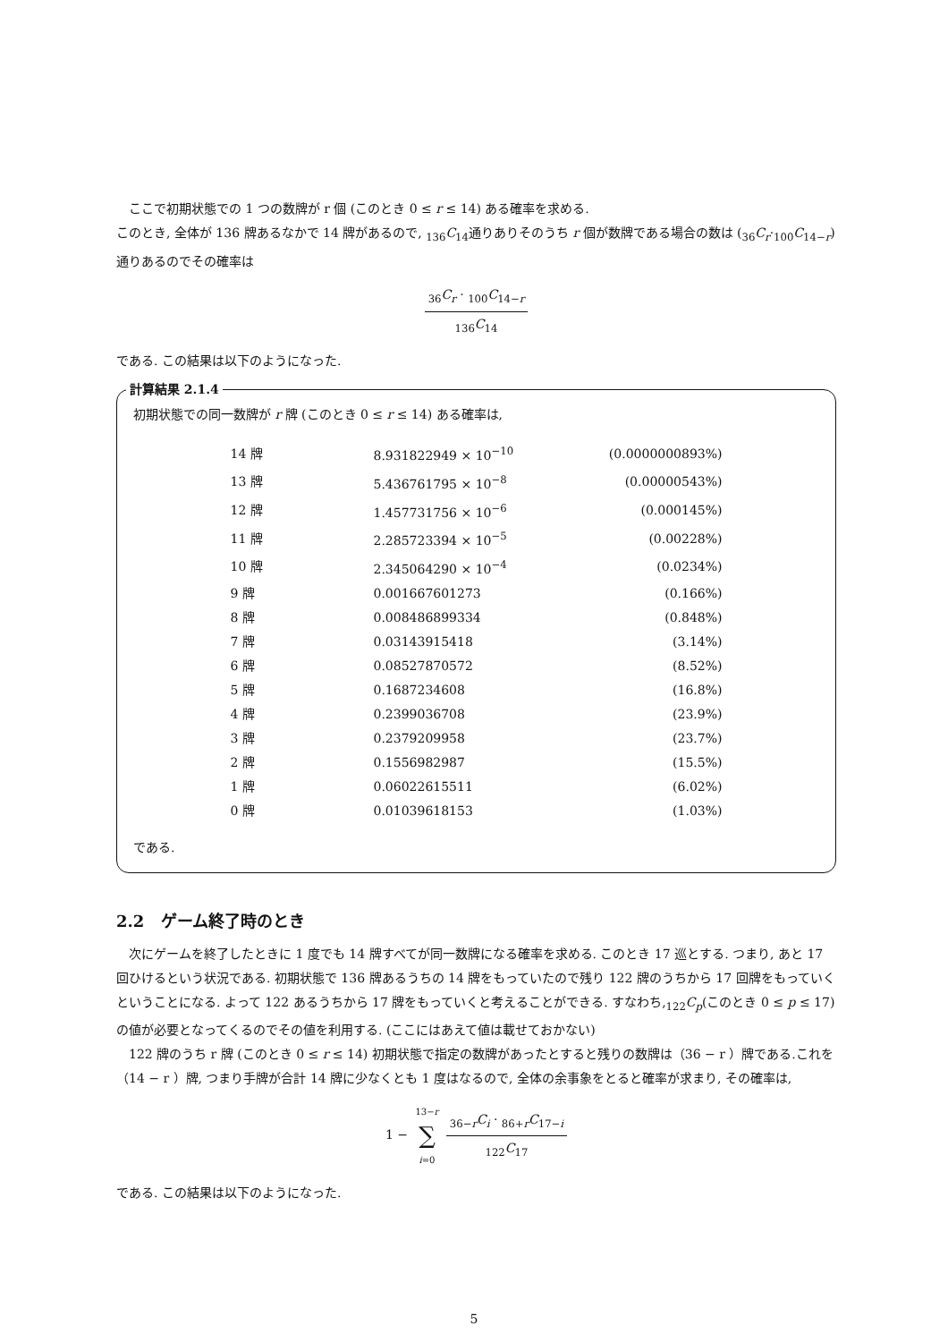ここで初期状態での 1 つの数牌が r 個 (このとき 0 ≤ r ≤ 14) ある確率を求める.
このとき, 全体が 136 牌あるなかで 14 牌があるので, <sub>136</sub>C<sub>14</sub>通りありそのうち r 個が数牌である場合の数は (<sub>36</sub>C<sub>r</sub>·<sub>100</sub>C<sub>14−r</sub>) 通りあるのでその確率は
<sub>36</sub>C<sub>r</sub> · <sub>100</sub>C<sub>14−r</sub> <sub>136</sub>C<sub>14</sub>
である. この結果は以下のようになった.
計算結果 2.1.4
初期状態での同一数牌が r 牌 (このとき 0 ≤ r ≤ 14) ある確率は,
| 14 牌 | 8.931822949 × 10<sup>−10</sup> | (0.0000000893%) |
| 13 牌 | 5.436761795 × 10<sup>−8</sup> | (0.00000543%) |
| 12 牌 | 1.457731756 × 10<sup>−6</sup> | (0.000145%) |
| 11 牌 | 2.285723394 × 10<sup>−5</sup> | (0.00228%) |
| 10 牌 | 2.345064290 × 10<sup>−4</sup> | (0.0234%) |
| 9 牌 | 0.001667601273 | (0.166%) |
| 8 牌 | 0.008486899334 | (0.848%) |
| 7 牌 | 0.03143915418 | (3.14%) |
| 6 牌 | 0.08527870572 | (8.52%) |
| 5 牌 | 0.1687234608 | (16.8%) |
| 4 牌 | 0.2399036708 | (23.9%) |
| 3 牌 | 0.2379209958 | (23.7%) |
| 2 牌 | 0.1556982987 | (15.5%) |
| 1 牌 | 0.06022615511 | (6.02%) |
| 0 牌 | 0.01039618153 | (1.03%) |
である.
2.2 ゲーム終了時のとき
次にゲームを終了したときに 1 度でも 14 牌すべてが同一数牌になる確率を求める. このとき 17 巡とする. つまり, あと 17 回ひけるという状況である. 初期状態で 136 牌あるうちの 14 牌をもっていたので残り 122 牌のうちから 17 回牌をもっていくということになる. よって 122 あるうちから 17 牌をもっていくと考えることができる. すなわち,<sub>122</sub>C<sub>p</sub>(このとき 0 ≤ p ≤ 17) の値が必要となってくるのでその値を利用する. (ここにはあえて値は載せておかない)
122 牌のうち r 牌 (このとき 0 ≤ r ≤ 14) 初期状態で指定の数牌があったとすると残りの数牌は（36 − r ）牌である.これを（14 − r ）牌, つまり手牌が合計 14 牌に少なくとも 1 度はなるので, 全体の余事象をとると確率が求まり, その確率は,
1 − 13−r ∑ i=0 <sub>36−r</sub>C<sub>i</sub> · <sub>86+r</sub>C<sub>17−i</sub> <sub>122</sub>C<sub>17</sub>
である. この結果は以下のようになった.
5